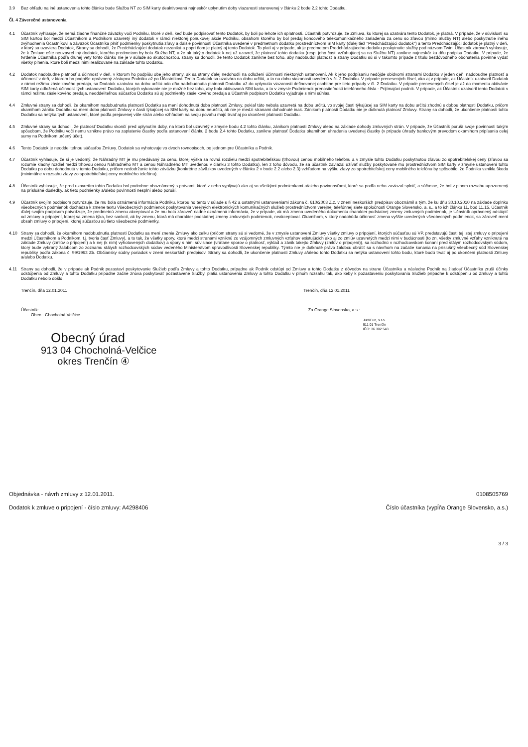3.9 Bez ohľadu na iné ustanovenia tohto článku bude Služba NT zo SIM karty deaktivovaná najneskôr uplynutím doby viazanosti stanovenej v článku 2 bode 2.2 tohto Dodatku.
Čl. 4 Záverečné ustanovenia
4.1 Účastník vyhlasuje, že nemá žiadne finančné záväzky voči Podniku, ktoré v deň, keď bude podpisovať tento Dodatok, by boli po lehote ich splatnosti. Účastník potvrdzuje, že Zmluva, ku ktorej sa uzatvára tento Dodatok, je platná. V prípade, že v súvislosti so SIM kartou bol medzi Účastníkom a Podnikom uzavretý iný dodatok v rámci niektorej ponukovej akcie Podniku, obsahom ktorého by bol predaj koncového telekomunikačného zariadenia za cenu so zľavou (mimo Služby NT) alebo poskytnutie iného zvýhodnenia Účastníkovi a záväzok Účastníka plniť podmienky poskytnutia zľavy a ďalšie povinnosti Účastníka uvedené v predmetnom dodatku prostredníctvom SIM karty (ďalej tiež "Predchádzajúci dodatok") a tento Predchádzajúci dodatok je platný v deň, v ktorý sa uzaviera Dodatok, Strany sa dohodli, že Predchádzajúci dodatok nezaniká a popri ňom je platný aj tento Dodatok. To platí aj v prípade, ak je predmetom Predchádzajúceho dodatku poskytnutie služby pod názvom Twin. Účastník zároveň vyhlasuje, že k Zmluve ešte neuzavrel iný dodatok, ktorého predmetom by bola Služba NT, a že ak takýto dodatok k nej už uzavrel, že platnosť tohto dodatku (resp. jeho časti vzťahujúcej sa na Službu NT) zanikne najneskôr ku dňu podpisu Dodatku. V prípade, že tvrdenie Účastníka podľa druhej vety tohto článku nie je v súlade so skutočnosťou, strany sa dohodli, že tento Dodatok zanikne bez toho, aby nadobudol platnosť a strany Dodatku sú si v takomto prípade z titulu bezdôvodného obohatenia povinné vydať všetky plnenia, ktoré boli medzi nimi realizované na základe tohto Dodatku.
4.2 Dodatok nadobudne platnosť a účinnosť v deň, v ktorom ho podpíšu obe jeho strany, ak sa strany ďalej nedohodli na odložení účinnosti niektorých ustanovení. Ak k jeho podpísaniu nedôjde obidvomi stranami Dodatku v jeden deň, nadobudne platnosť a účinnosť v deň, v ktorom ho podpíše oprávnený zástupca Podniku až po Účastníkovi. Tento Dodatok sa uzatvára na dobu určitú, a to na dobu viazanosti uvedenú v čl. 2 Dodatku. V prípade prenesených čísel, ako aj v prípade, ak Účastník uzatvoril Dodatok v rámci režimu zásielkového predaja, sa Dodatok uzatvára na dobu určitú odo dňa nadobudnutia platnosti Dodatku až do uplynutia viazanosti definovanej osobitne pre tieto prípady v čl. 2 Dodatku. V prípade prenesených čísel je až do momentu aktivácie SIM karty odložená účinnosť tých ustanovení Dodatku, ktorých vykonanie nie je možné bez toho, aby bola aktivovaná SIM karta, a to v zmysle Podmienok prenositeľnosti telefónneho čísla - Prijímajúci podnik. V prípade, ak Účastník uzatvoril tento Dodatok v rámci režimu zásielkového predaja, neoddeliteľnou súčasťou Dodatku sú aj podmienky zásielkového predaja a Účastník podpisom Dodatku vyjadruje s nimi súhlas.
4.4 Zmluvné strany sa dohodli, že okamihom nadobudnutia platnosti Dodatku sa mení dohodnutá doba platnosti Zmluvy, pokiaľ táto nebola uzavretá na dobu určitú, vo svojej časti týkajúcej sa SIM karty na dobu určitú zhodnú s dobou platnosti Dodatku, pričom okamihom zániku Dodatku sa mení doba platnosti Zmluvy v časti týkajúcej sa SIM karty na dobu neurčitú, ak nie je medzi stranami dohodnuté inak. Zánikom platnosti Dodatku nie je dotknutá platnosť Zmluvy. Strany sa dohodli, že ukončenie platnosti tohto Dodatku sa netýka tých ustanovení, ktoré podľa prejavenej vôle strán alebo vzhľadom na svoju povahu majú trvať aj po ukončení platnosti Dodatku.
4.5 Zmluvné strany sa dohodli, že platnosť Dodatku skončí pred uplynutím doby, na ktorú bol uzavretý v zmysle bodu 4.2 tohto článku, zánikom platnosti Zmluvy alebo na základe dohody zmluvných strán. V prípade, že Účastník poruší svoje povinnosti takým spôsobom, že Podniku voči nemu vznikne právo na zaplatenie čiastky podľa ustanovení článku 2 bodu 2.4 tohto Dodatku, zanikne platnosť Dodatku okamihom uhradenia uvedenej čiastky (v prípade úhrady bankovým prevodom okamihom pripísania celej sumy na Podnikom určený účet).
4.6 Tento Dodatok je neoddeliteľnou súčasťou Zmluvy. Dodatok sa vyhotovuje vo dvoch rovnopisoch, po jednom pre Účastníka a Podnik.
4.7 Účastník vyhlasuje, že si je vedomý, že Náhradný MT je mu predávaný za cenu, ktorej výška sa rovná rozdielu medzi spotrebiteľskou (trhovou) cenou mobilného telefónu a v zmysle tohto Dodatku poskytnutou zľavou zo spotrebiteľskej ceny (zľavou sa rozumie kladný rozdiel medzi trhovou cenou Náhradného MT a cenou Náhradného MT uvedenou v článku 3 tohto Dodatku), len z toho dôvodu, že sa účastník zaviazal užívať služby poskytované mu prostredníctvom SIM karty v zmysle ustanovení tohto Dodatku po dobu dohodnutú v tomto Dodatku, pričom nedodržanie tohto záväzku (konkrétne záväzkov uvedených v článku 2 v bode 2.2 alebo 2.3) vzhľadom na výšku zľavy zo spotrebiteľskej ceny mobilného telefónu by spôsobilo, že Podniku vznikla škoda (minimálne v rozsahu zľavy zo spotrebiteľskej ceny mobilného telefónu).
4.8 Účastník vyhlasuje, že pred uzavretím tohto Dodatku bol podrobne oboznámený s právami, ktoré z neho vyplývajú ako aj so všetkými podmienkami a/alebo povinnosťami, ktoré sa podľa neho zaviazal splniť, a súčasne, že bol v plnom rozsahu upozornený na príslušné dôsledky, ak tieto podmienky a/alebo povinnosti nesplní alebo poruší.
4.9 Účastník svojím podpisom potvrdzuje, že mu bola oznámená informácia Podniku, ktorou ho tento v súlade s § 42 a ostatnými ustanoveniami zákona č. 610/2003 Z.z. v znení neskorších predpisov oboznámil s tým, že ku dňu 30.10.2010 na základe doplnku všeobecných podmienok dochádza k zmene textu Všeobecných podmienok poskytovania verejných elektronických komunikačných služieb prostredníctvom verejnej telefónnej siete spoločnosti Orange Slovensko, a. s., a to ich článku 11, bod 11.15. Účastník ďalej svojím podpisom potvrdzuje, že predmetnú zmenu akceptoval a že mu bola zároveň riadne oznámená informácia, že v prípade, ak má zmena uvedeného dokumentu charakter podstatnej zmeny zmluvných podmienok, je Účastník oprávnený odstúpiť od zmluvy o pripojení, ktorej sa zmena týka, bez sankcií, ak by zmenu, ktorá má charakter podstatnej zmeny zmluvných podmienok, neakceptoval. Okamihom, v ktorý nadobúda účinnosť zmena vyššie uvedených všeobecných podmienok, sa zároveň mení obsah zmluvy o pripojení, ktorej súčasťou sú tieto všeobecné podmienky.
4.10 Strany sa dohodli, že okamihom nadobudnutia platnosti Dodatku sa mení znenie Zmluvy ako celku (pričom strany sú si vedomé, že v zmysle ustanovení Zmluvy všetky zmluvy o pripojení, ktorých súčasťou sú VP, predstavujú časti tej istej zmluvy o pripojení medzi Účastníkom a Podnikom, t.j. tvoria časť Zmluvy), a to tak, že všetky spory, ktoré medzi stranami vzniknú zo vzájomných zmluvných vzťahov existujúcich ako aj zo zmlúv uzavretých medzi nimi v budúcnosti (to zn. všetky zmluvné vzťahy vzniknuté na základe Zmluvy (zmlúv o pripojení) a k nej (k nim) vyhotovených dodatkov) a spory s nimi súvisiace (vrátane sporov o platnosť, výklad a zánik takejto Zmluvy (zmlúv o pripojení)), sa rozhodnú v rozhodcovskom konaní pred stálym rozhodcovským súdom, ktorý bude vybraný žalobcom zo zoznamu stálych rozhodcovských súdov vedeného Ministerstvom spravodlivosti Slovenskej republiky. Týmto nie je dotknuté právo žalobcu obrátiť sa s návrhom na začatie konania na príslušný všeobecný súd Slovenskej republiky podľa zákona č. 99/1963 Zb. Občiansky súdny poriadok v znení neskorších predpisov. Strany sa dohodli, že ukončenie platnosti Zmluvy a/alebo tohto Dodatku sa netýka ustanovení tohto bodu, ktoré budú trvať aj po ukončení platnosti Zmluvy a/alebo Dodatku.
4.11 Strany sa dohodli, že v prípade ak Podnik pozastaví poskytovanie Služieb podľa Zmluvy a tohto Dodatku, prípadne ak Podnik odstúpi od Zmluvy a tohto Dodatku z dôvodov na strane Účastníka a následne Podnik na žiadosť Účastníka zruší účinky odstúpenia od Zmluvy a tohto Dodatku prípadne začne znova poskytovať pozastavené Služby, platia ustanovenia Zmluvy a tohto Dodatku v plnom rozsahu tak, ako keby k pozastaveniu poskytovania Služieb prípadne k odstúpeniu od Zmluvy a tohto Dodatku nebolo došlo.
Trenčín, dňa 12.01.2011 Trenčín, dňa 12.01.2011
Účastník:
Obec - Chocholná Velčice
Obecný úrad
913 04 Chocholná-Velčice
okres Trenčín ④
Za Orange Slovensko, a.s.:
Jur&Fun, s.r.o.
911 01 Trenčín
IČO: 36 302 543
Objednávka - návrh zmluvy z 12.01.2011. 0108505769
Dodatok k zmluve o pripojení - číslo zmluvy: A4298406 Číslo účastníka (vypĺňa Orange Slovensko, a.s.)
3 / 3